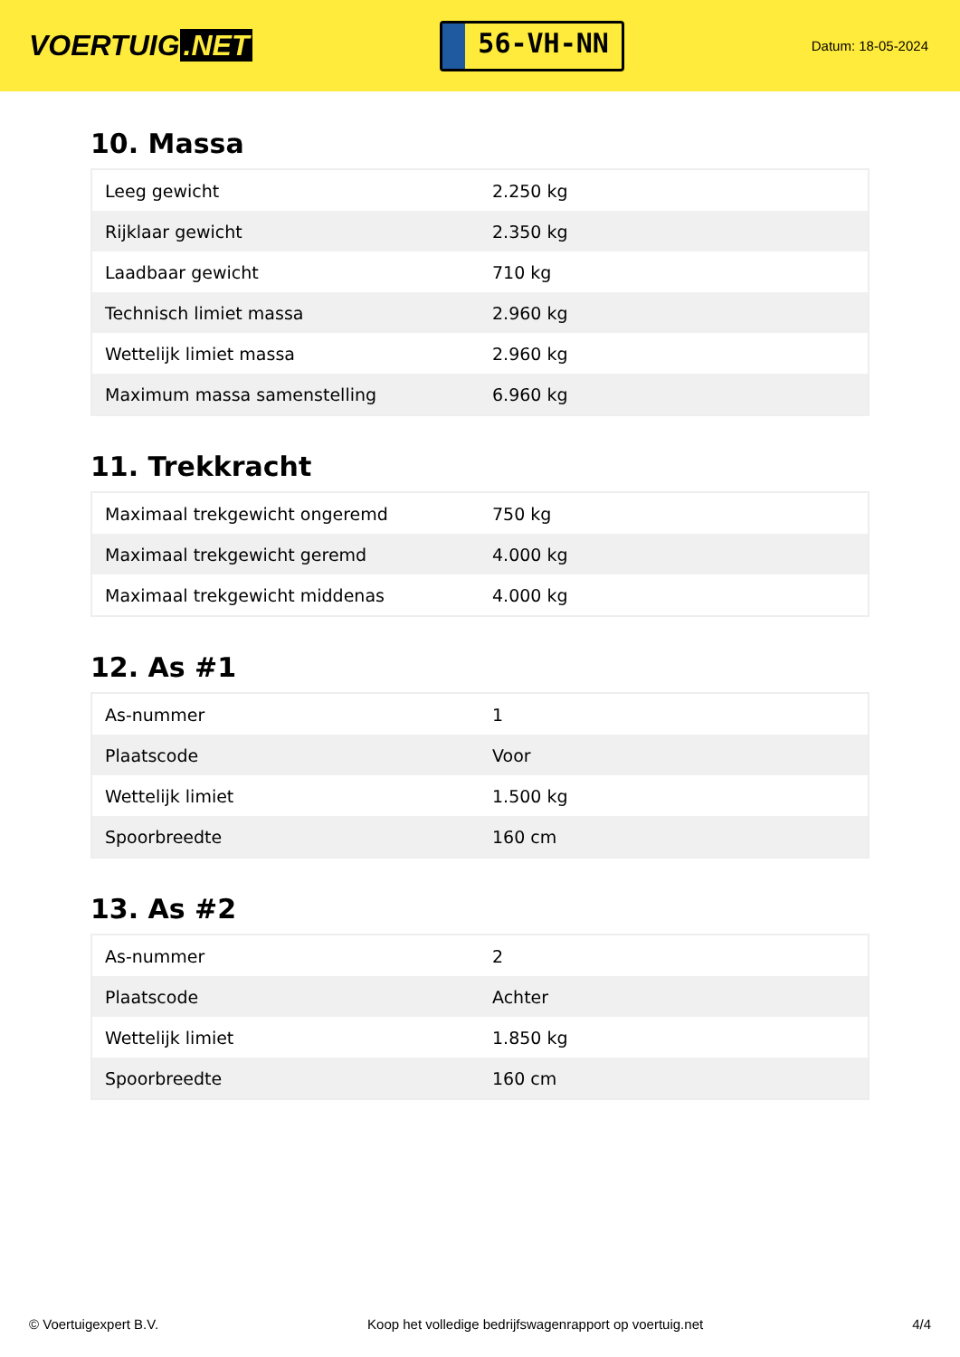VOERTUIG.NET
56-VH-NN
Datum: 18-05-2024
10. Massa
| Leeg gewicht | 2.250 kg |
| Rijklaar gewicht | 2.350 kg |
| Laadbaar gewicht | 710 kg |
| Technisch limiet massa | 2.960 kg |
| Wettelijk limiet massa | 2.960 kg |
| Maximum massa samenstelling | 6.960 kg |
11. Trekkracht
| Maximaal trekgewicht ongeremd | 750 kg |
| Maximaal trekgewicht geremd | 4.000 kg |
| Maximaal trekgewicht middenas | 4.000 kg |
12. As #1
| As-nummer | 1 |
| Plaatscode | Voor |
| Wettelijk limiet | 1.500 kg |
| Spoorbreedte | 160 cm |
13. As #2
| As-nummer | 2 |
| Plaatscode | Achter |
| Wettelijk limiet | 1.850 kg |
| Spoorbreedte | 160 cm |
© Voertuigexpert B.V. Koop het volledige bedrijfswagenrapport op voertuig.net 4/4